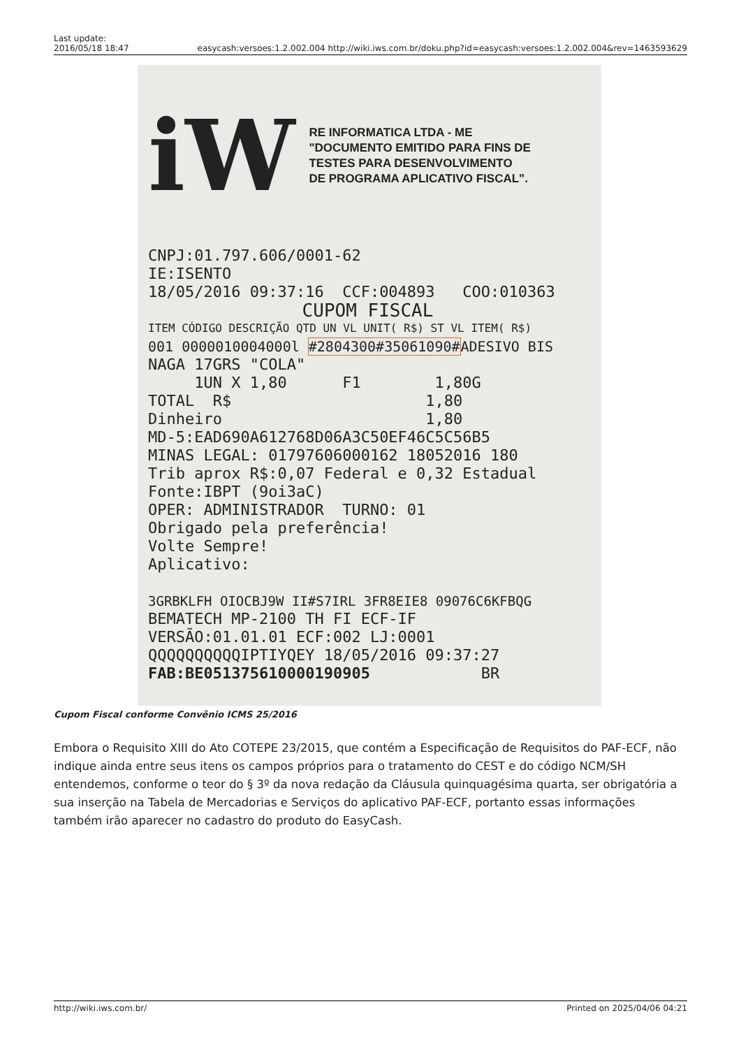Last update:
2016/05/18 18:47 easycash:versoes:1.2.002.004 http://wiki.iws.com.br/doku.php?id=easycash:versoes:1.2.002.004&rev=1463593629
iW
RE INFORMATICA LTDA - ME
"DOCUMENTO EMITIDO PARA FINS DE
TESTES PARA DESENVOLVIMENTO
DE PROGRAMA APLICATIVO FISCAL".
CNPJ:01.797.606/0001-62
IE:ISENTO
18/05/2016 09:37:16 CCF:004893 COO:010363
CUPOM FISCAL
ITEM CÓDIGO DESCRIÇÃO QTD UN VL UNIT( R$) ST VL ITEM( R$)
001 0000010004000l #2804300#35061090#ADESIVO BIS
NAGA 17GRS "COLA"
1UN X 1,80 F1 1,80G
TOTAL R$ 1,80
Dinheiro 1,80
MD-5:EAD690A612768D06A3C50EF46C5C56B5
MINAS LEGAL: 01797606000162 18052016 180
Trib aprox R$:0,07 Federal e 0,32 Estadual
Fonte:IBPT (9oi3aC)
OPER: ADMINISTRADOR TURNO: 01
Obrigado pela preferência!
Volte Sempre!
Aplicativo:
3GRBKLFH OIOCBJ9W II#S7IRL 3FR8EIE8 09076C6KFBQG
BEMATECH MP-2100 TH FI ECF-IF
VERSÃO:01.01.01 ECF:002 LJ:0001
QQQQQQQQQQIPTIYQEY 18/05/2016 09:37:27
FAB:BE051375610000190905 BR
Cupom Fiscal conforme Convênio ICMS 25/2016
Embora o Requisito XIII do Ato COTEPE 23/2015, que contém a Especificação de Requisitos do PAF-ECF, não indique ainda entre seus itens os campos próprios para o tratamento do CEST e do código NCM/SH entendemos, conforme o teor do § 3º da nova redação da Cláusula quinquagésima quarta, ser obrigatória a sua inserção na Tabela de Mercadorias e Serviços do aplicativo PAF-ECF, portanto essas informações também irão aparecer no cadastro do produto do EasyCash.
http://wiki.iws.com.br/ Printed on 2025/04/06 04:21